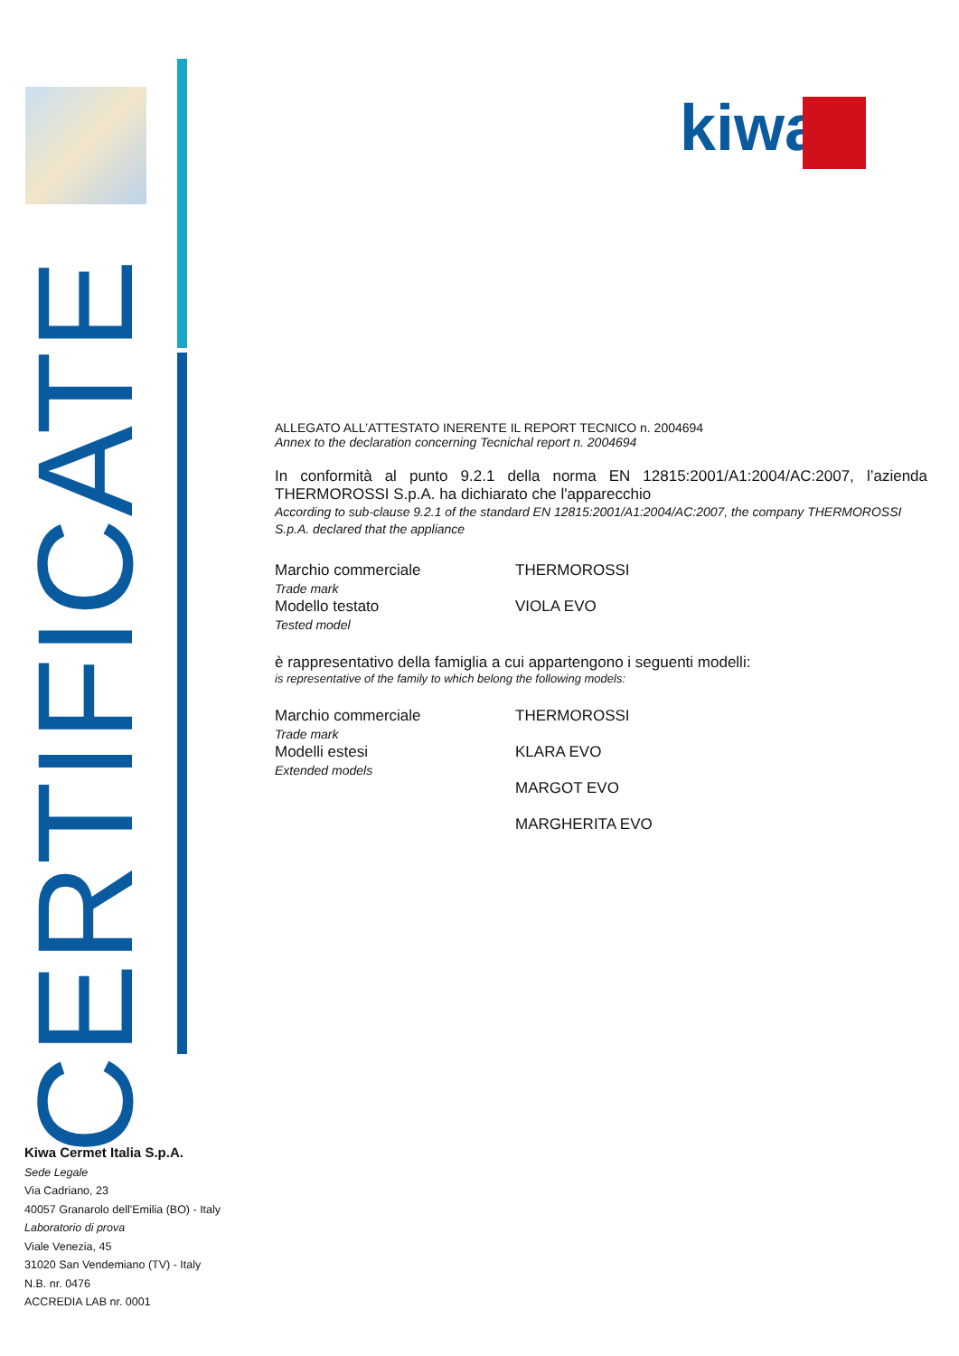CERTIFICATE
kiwa
ALLEGATO ALL’ATTESTATO INERENTE IL REPORT TECNICO n. 2004694
Annex to the declaration concerning Tecnichal report n. 2004694
In conformità al punto 9.2.1 della norma EN 12815:2001/A1:2004/AC:2007, l’azienda THERMOROSSI S.p.A. ha dichiarato che l'apparecchio
According to sub-clause 9.2.1 of the standard EN 12815:2001/A1:2004/AC:2007, the company THERMOROSSI S.p.A. declared that the appliance
Marchio commerciale
Trade mark
THERMOROSSI
Modello testato
Tested model
VIOLA EVO
è rappresentativo della famiglia a cui appartengono i seguenti modelli:
is representative of the family to which belong the following models:
Marchio commerciale
Trade mark
THERMOROSSI
Modelli estesi
Extended models
KLARA EVO
MARGOT EVO
MARGHERITA EVO
Kiwa Cermet Italia S.p.A.
Sede Legale
Via Cadriano, 23
40057 Granarolo dell'Emilia (BO) - Italy
Laboratorio di prova
Viale Venezia, 45
31020 San Vendemiano (TV) - Italy
N.B. nr. 0476
ACCREDIA LAB nr. 0001